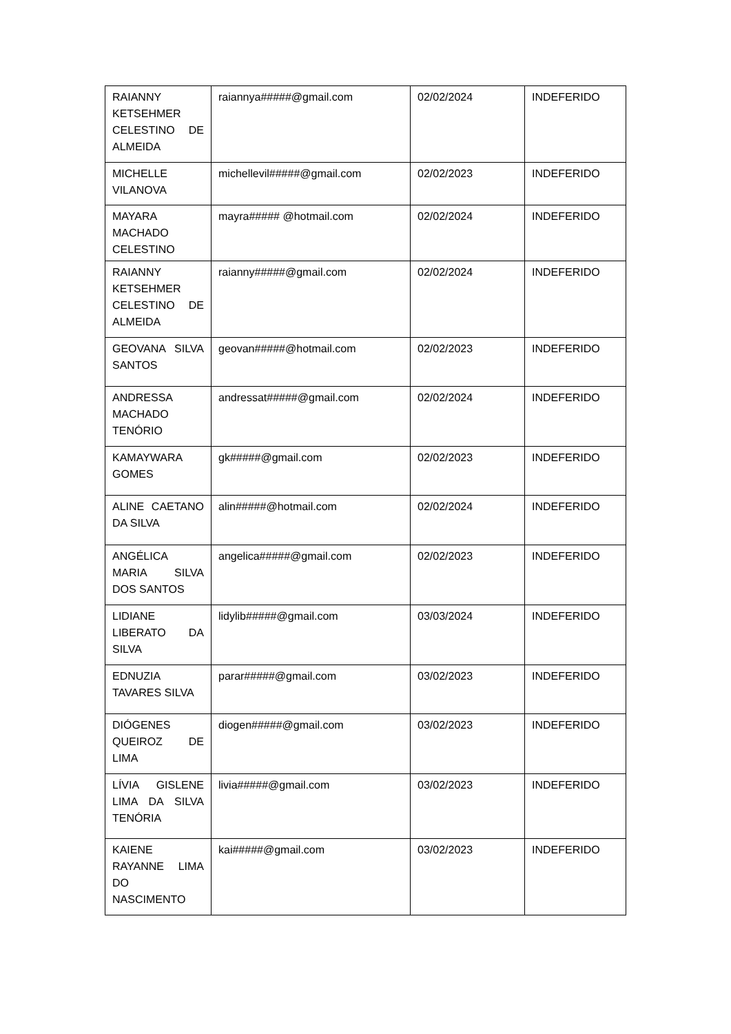| RAIANNY KETSEHMER CELESTINO DE ALMEIDA | raiannya#####@gmail.com | 02/02/2024 | INDEFERIDO |
| MICHELLE VILANOVA | michellevil#####@gmail.com | 02/02/2023 | INDEFERIDO |
| MAYARA MACHADO CELESTINO | mayra##### @hotmail.com | 02/02/2024 | INDEFERIDO |
| RAIANNY KETSEHMER CELESTINO DE ALMEIDA | raianny#####@gmail.com | 02/02/2024 | INDEFERIDO |
| GEOVANA SILVA SANTOS | geovan#####@hotmail.com | 02/02/2023 | INDEFERIDO |
| ANDRESSA MACHADO TENÓRIO | andressat#####@gmail.com | 02/02/2024 | INDEFERIDO |
| KAMAYWARA GOMES | gk#####@gmail.com | 02/02/2023 | INDEFERIDO |
| ALINE CAETANO DA SILVA | alin#####@hotmail.com | 02/02/2024 | INDEFERIDO |
| ANGÉLICA MARIA SILVA DOS SANTOS | angelica#####@gmail.com | 02/02/2023 | INDEFERIDO |
| LIDIANE LIBERATO DA SILVA | lidylib#####@gmail.com | 03/03/2024 | INDEFERIDO |
| EDNUZIA TAVARES SILVA | parar#####@gmail.com | 03/02/2023 | INDEFERIDO |
| DIÓGENES QUEIROZ DE LIMA | diogen#####@gmail.com | 03/02/2023 | INDEFERIDO |
| LÍVIA GISLENE LIMA DA SILVA TENÓRIA | livia#####@gmail.com | 03/02/2023 | INDEFERIDO |
| KAIENE RAYANNE LIMA DO NASCIMENTO | kai#####@gmail.com | 03/02/2023 | INDEFERIDO |